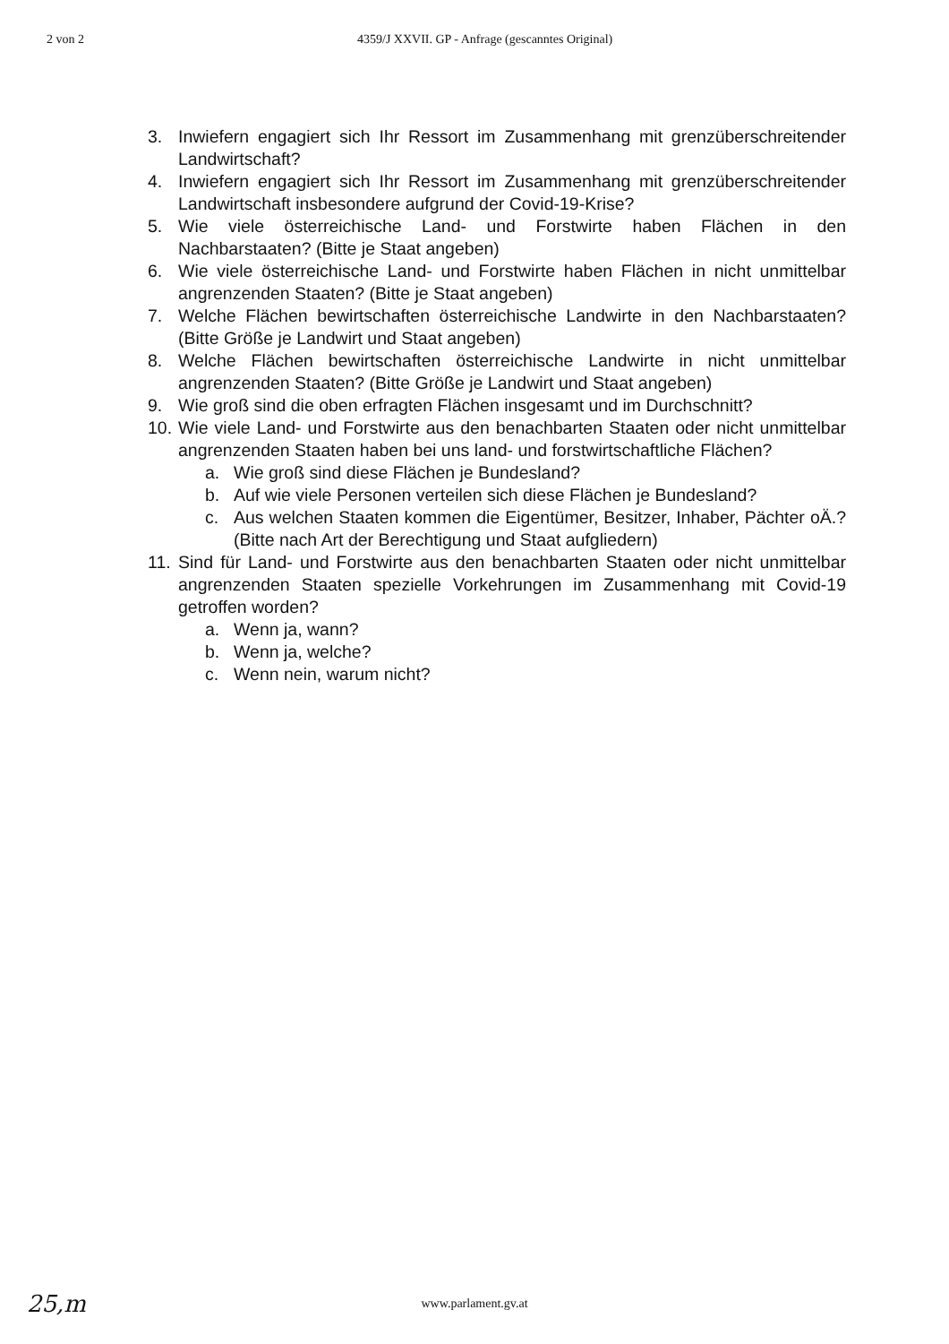2 von 2 4359/J XXVII. GP - Anfrage (gescanntes Original)
3. Inwiefern engagiert sich Ihr Ressort im Zusammenhang mit grenzüberschreitender Landwirtschaft?
4. Inwiefern engagiert sich Ihr Ressort im Zusammenhang mit grenzüberschreitender Landwirtschaft insbesondere aufgrund der Covid-19-Krise?
5. Wie viele österreichische Land- und Forstwirte haben Flächen in den Nachbarstaaten? (Bitte je Staat angeben)
6. Wie viele österreichische Land- und Forstwirte haben Flächen in nicht unmittelbar angrenzenden Staaten? (Bitte je Staat angeben)
7. Welche Flächen bewirtschaften österreichische Landwirte in den Nachbarstaaten? (Bitte Größe je Landwirt und Staat angeben)
8. Welche Flächen bewirtschaften österreichische Landwirte in nicht unmittelbar angrenzenden Staaten? (Bitte Größe je Landwirt und Staat angeben)
9. Wie groß sind die oben erfragten Flächen insgesamt und im Durchschnitt?
10. Wie viele Land- und Forstwirte aus den benachbarten Staaten oder nicht unmittelbar angrenzenden Staaten haben bei uns land- und forstwirtschaftliche Flächen?
a. Wie groß sind diese Flächen je Bundesland?
b. Auf wie viele Personen verteilen sich diese Flächen je Bundesland?
c. Aus welchen Staaten kommen die Eigentümer, Besitzer, Inhaber, Pächter oÄ.? (Bitte nach Art der Berechtigung und Staat aufgliedern)
11. Sind für Land- und Forstwirte aus den benachbarten Staaten oder nicht unmittelbar angrenzenden Staaten spezielle Vorkehrungen im Zusammenhang mit Covid-19 getroffen worden?
a. Wenn ja, wann?
b. Wenn ja, welche?
c. Wenn nein, warum nicht?
25,m
www.parlament.gv.at